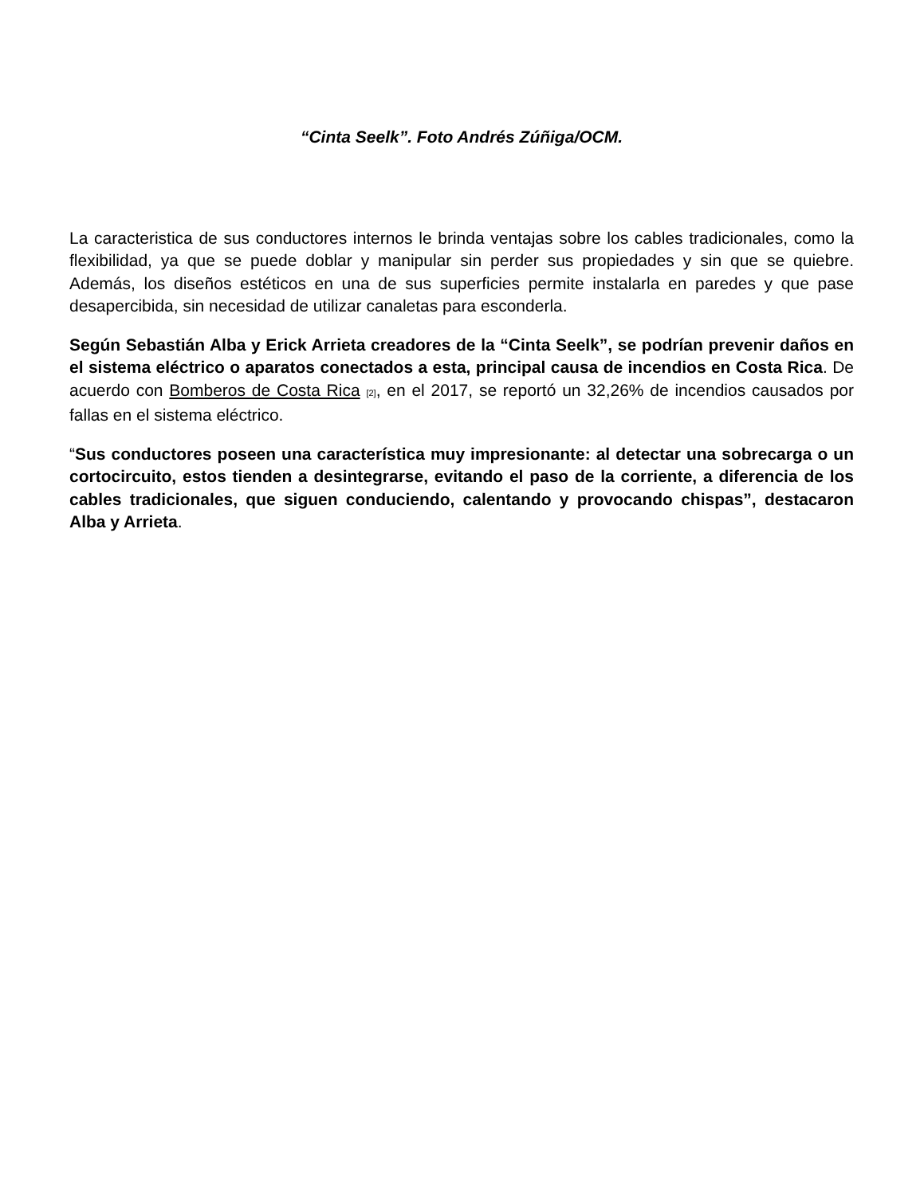“Cinta Seelk”. Foto Andrés Zúñiga/OCM.
La caracteristica de sus conductores internos le brinda ventajas sobre los cables tradicionales, como la flexibilidad, ya que se puede doblar y manipular sin perder sus propiedades y sin que se quiebre. Además, los diseños estéticos en una de sus superficies permite instalarla en paredes y que pase desapercibida, sin necesidad de utilizar canaletas para esconderla.
Según Sebastián Alba y Erick Arrieta creadores de la “Cinta Seelk”, se podrían prevenir daños en el sistema eléctrico o aparatos conectados a esta, principal causa de incendios en Costa Rica. De acuerdo con Bomberos de Costa Rica <sup>[2]</sup>, en el 2017, se reportó un 32,26% de incendios causados por fallas en el sistema eléctrico.
“Sus conductores poseen una característica muy impresionante: al detectar una sobrecarga o un cortocircuito, estos tienden a desintegrarse, evitando el paso de la corriente, a diferencia de los cables tradicionales, que siguen conduciendo, calentando y provocando chispas”, destacaron Alba y Arrieta.